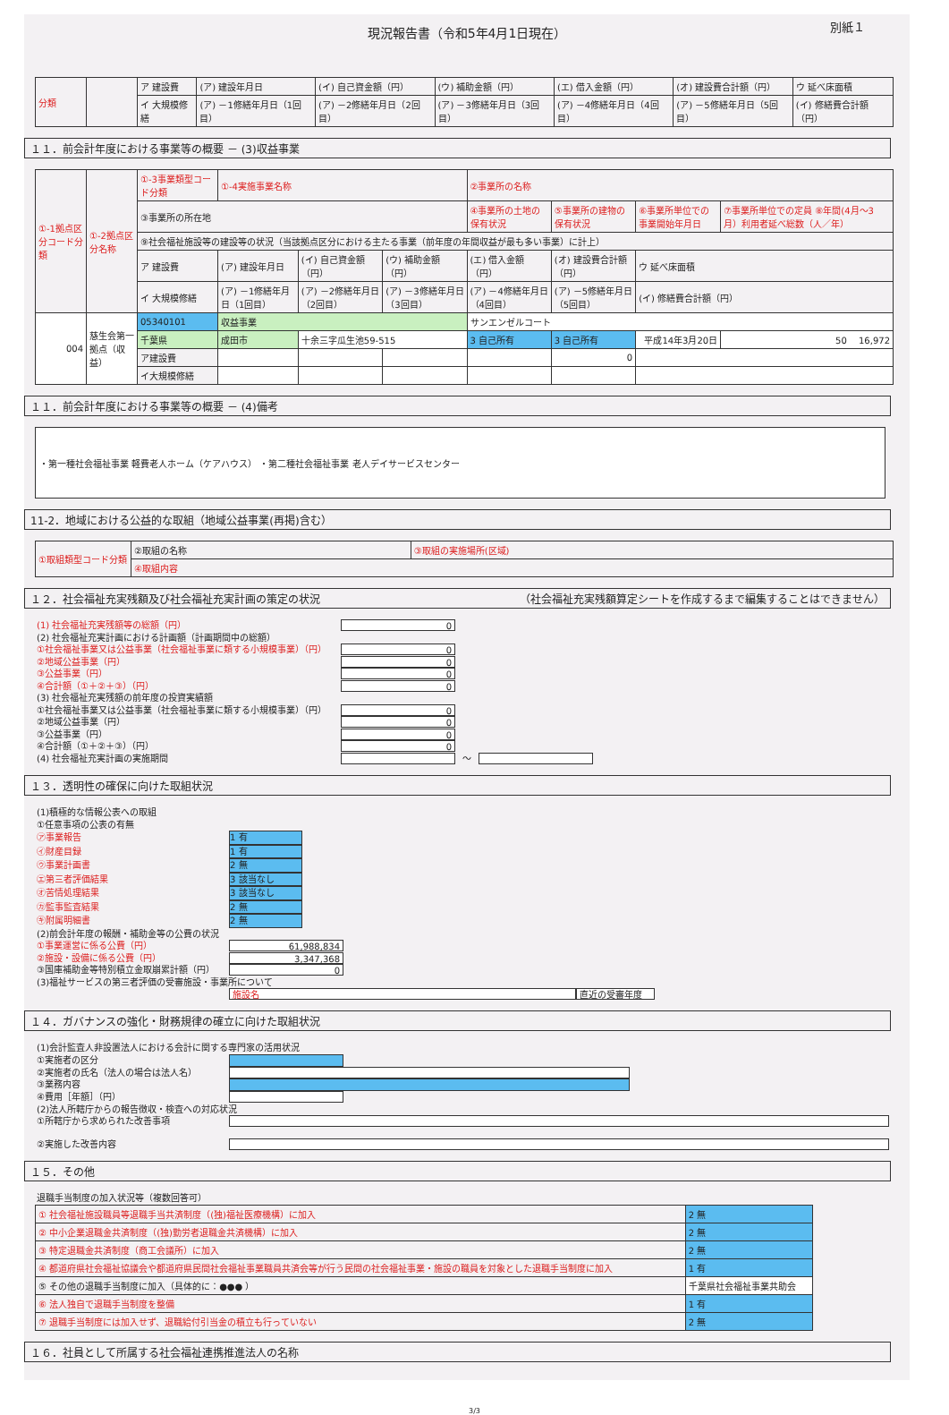現況報告書（令和5年4月1日現在） 別紙１
| 分類 | | ア 建設費 | (ア) 建設年月日 | (イ) 自己資金額（円） | (ウ) 補助金額（円） | (エ) 借入金額（円） | (オ) 建設費合計額（円） | ウ 延べ床面積 |
| | | イ 大規模修繕 | (ア) －1修繕年月日（1回目） | (ア) －2修繕年月日（2回目） | (ア) －3修繕年月日（3回目） | (ア) －4修繕年月日（4回目） | (ア) －5修繕年月日（5回目） | (イ) 修繕費合計額（円） |
１１．前会計年度における事業等の概要 － (3)収益事業
| ①-1拠点区分コード分類 | ①-2拠点区分名称 | ①-3事業類型コード分類 | ①-4実施事業名称 | | | ②事業所の名称 | | | |
| | | ③事業所の所在地 | | | | ④事業所の土地の保有状況 | ⑤事業所の建物の保有状況 | ⑥事業所単位での事業開始年月日 | ⑦事業所単位での定員 ⑧年間(4月～3月）利用者延べ総数（人／年） |
| | | ⑨社会福祉施設等の建設等の状況（当該拠点区分における主たる事業（前年度の年間収益が最も多い事業）に計上） | | | | | | | |
| | | ア 建設費 | (ア) 建設年月日 | (イ) 自己資金額（円） | (ウ) 補助金額（円） | (エ) 借入金額（円） | (オ) 建設費合計額（円） | ウ 延べ床面積 | |
| | | イ 大規模修繕 | (ア) －1修繕年月日（1回目） | (ア) －2修繕年月日（2回目） | (ア) －3修繕年月日（3回目） | (ア) －4修繕年月日（4回目） | (ア) －5修繕年月日（5回目） | (イ) 修繕費合計額（円） | |
| 004 | 慈生会第一拠点（収益） | 05340101 | 収益事業 | | | サンエンゼルコート | | | |
| | | 千葉県 | 成田市 | 十余三字瓜生池59-515 | | 3 自己所有 | 3 自己所有 | 平成14年3月20日 | 50 16,972 |
| | | ア建設費 | | | | | 0 | | |
| | | イ大規模修繕 | | | | | | | |
１１．前会計年度における事業等の概要 － (4)備考
・第一種社会福祉事業 軽費老人ホーム（ケアハウス） ・第二種社会福祉事業 老人デイサービスセンター
11-2．地域における公益的な取組（地域公益事業(再掲)含む）
| ①取組類型コード分類 | ②取組の名称 | ③取組の実施場所(区域) |
| | ④取組内容 | |
１２．社会福祉充実残額及び社会福祉充実計画の策定の状況 （社会福祉充実残額算定シートを作成するまで編集することはできません）
(1) 社会福祉充実残額等の総額（円） 0
(2) 社会福祉充実計画における計画額（計画期間中の総額）
①社会福祉事業又は公益事業（社会福祉事業に類する小規模事業）（円） 0
②地域公益事業（円） 0
③公益事業（円） 0
④合計額（①＋②＋③）（円） 0
(3) 社会福祉充実残額の前年度の投資実績額
①社会福祉事業又は公益事業（社会福祉事業に類する小規模事業）（円） 0
②地域公益事業（円） 0
③公益事業（円） 0
④合計額（①＋②＋③）（円） 0
(4) 社会福祉充実計画の実施期間 ～
１３．透明性の確保に向けた取組状況
(1)積極的な情報公表への取組
①任意事項の公表の有無
㋐事業報告 1 有
㋑財産目録 1 有
㋒事業計画書 2 無
㋓第三者評価結果 3 該当なし
㋔苦情処理結果 3 該当なし
㋕監事監査結果 2 無
㋖附属明細書 2 無
(2)前会計年度の報酬・補助金等の公費の状況
①事業運営に係る公費（円） 61,988,834
②施設・設備に係る公費（円） 3,347,368
③国庫補助金等特別積立金取崩累計額（円） 0
(3)福祉サービスの第三者評価の受審施設・事業所について
施設名 直近の受審年度
１４．ガバナンスの強化・財務規律の確立に向けた取組状況
(1)会計監査人非設置法人における会計に関する専門家の活用状況
①実施者の区分
②実施者の氏名（法人の場合は法人名）
③業務内容
④費用［年額］（円）
(2)法人所轄庁からの報告徴収・検査への対応状況
①所轄庁から求められた改善事項
②実施した改善内容
１５．その他
退職手当制度の加入状況等（複数回答可）
| ① 社会福祉施設職員等退職手当共済制度（(独)福祉医療機構）に加入 | 2 無 | |
| ② 中小企業退職金共済制度（(独)勤労者退職金共済機構）に加入 | 2 無 | |
| ③ 特定退職金共済制度（商工会議所）に加入 | 2 無 | |
| ④ 都道府県社会福祉協議会や都道府県民間社会福祉事業職員共済会等が行う民間の社会福祉事業・施設の職員を対象とした退職手当制度に加入 | | 1 有 |
| ⑤ その他の退職手当制度に加入（具体的に：●●● ） | 千葉県社会福祉事業共助会 | |
| ⑥ 法人独自で退職手当制度を整備 | 1 有 | |
| ⑦ 退職手当制度には加入せず、退職給付引当金の積立も行っていない | 2 無 | |
１６．社員として所属する社会福祉連携推進法人の名称
3/3